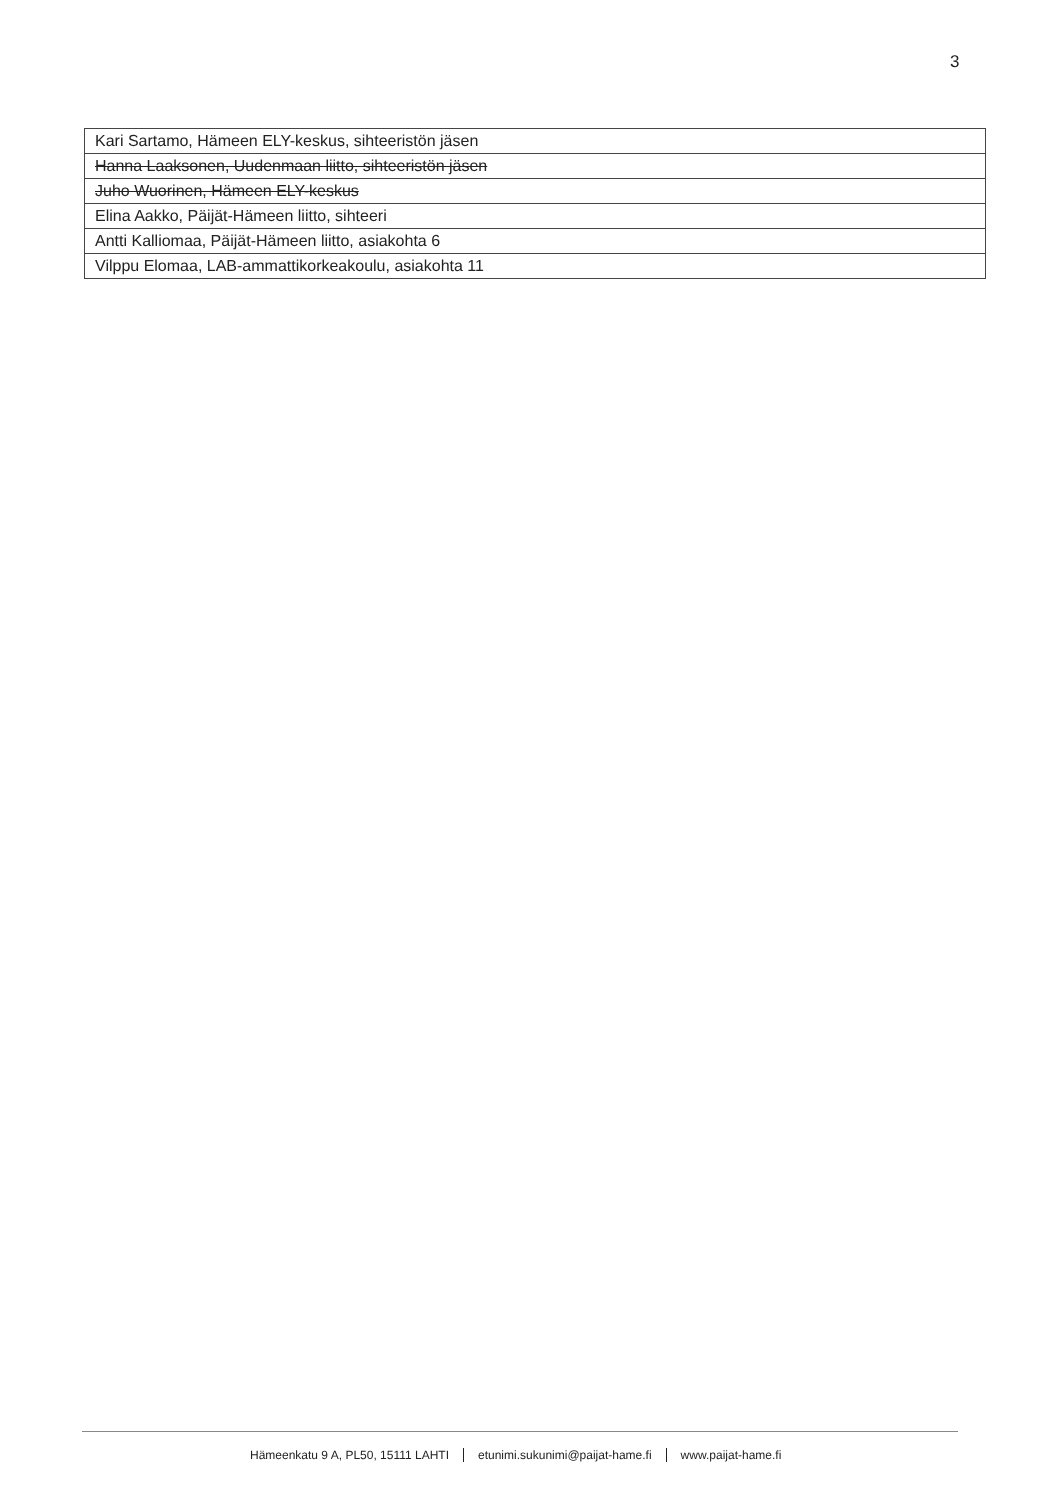3
| Kari Sartamo, Hämeen ELY-keskus, sihteeristön jäsen |
| Hanna Laaksonen, Uudenmaan liitto, sihteeristön jäsen |
| Juho Wuorinen, Hämeen ELY-keskus |
| Elina Aakko, Päijät-Hämeen liitto, sihteeri |
| Antti Kalliomaa, Päijät-Hämeen liitto, asiakohta 6 |
| Vilppu Elomaa, LAB-ammattikorkeakoulu, asiakohta 11 |
Hämeenkatu 9 A, PL50, 15111 LAHTI etunimi.sukunimi@paijat-hame.fi www.paijat-hame.fi